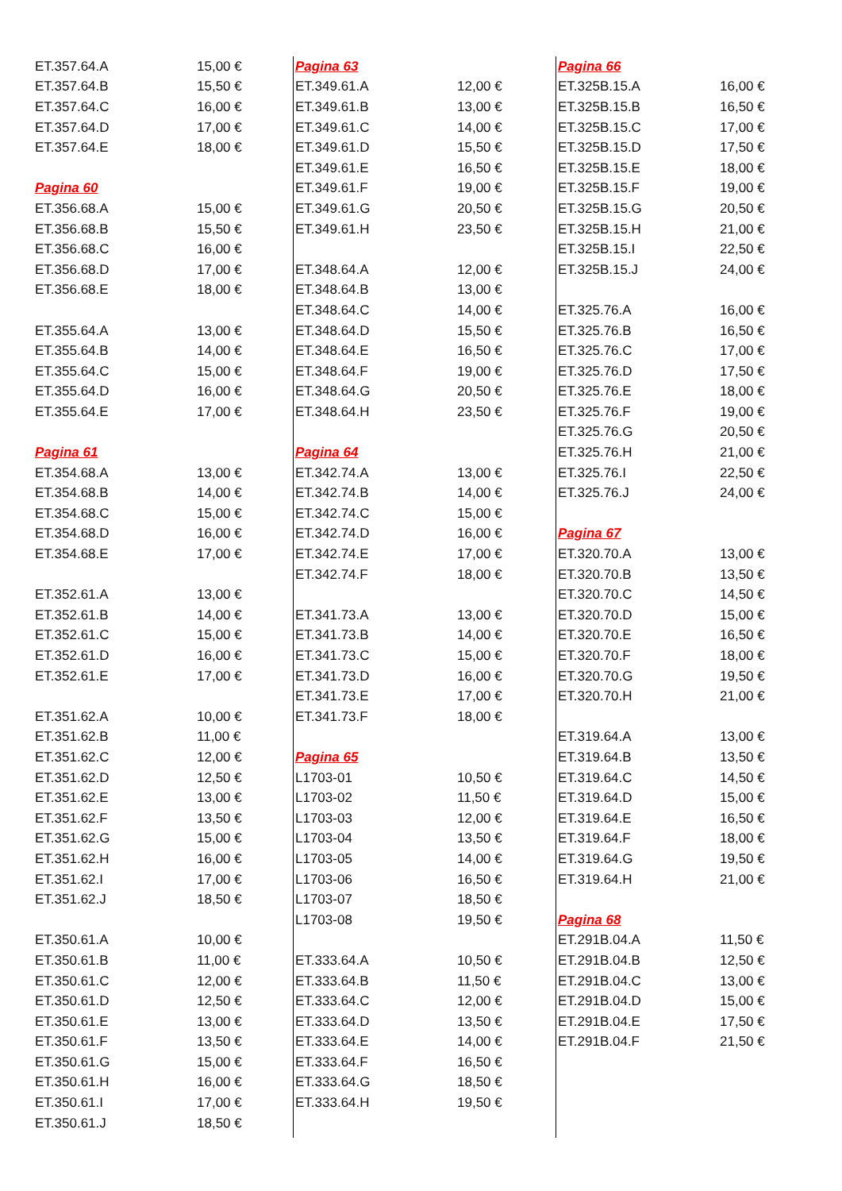| ET.357.64.A | 15,00 € |
| ET.357.64.B | 15,50 € |
| ET.357.64.C | 16,00 € |
| ET.357.64.D | 17,00 € |
| ET.357.64.E | 18,00 € |
| Pagina 60 | |
| ET.356.68.A | 15,00 € |
| ET.356.68.B | 15,50 € |
| ET.356.68.C | 16,00 € |
| ET.356.68.D | 17,00 € |
| ET.356.68.E | 18,00 € |
| ET.355.64.A | 13,00 € |
| ET.355.64.B | 14,00 € |
| ET.355.64.C | 15,00 € |
| ET.355.64.D | 16,00 € |
| ET.355.64.E | 17,00 € |
| Pagina 61 | |
| ET.354.68.A | 13,00 € |
| ET.354.68.B | 14,00 € |
| ET.354.68.C | 15,00 € |
| ET.354.68.D | 16,00 € |
| ET.354.68.E | 17,00 € |
| ET.352.61.A | 13,00 € |
| ET.352.61.B | 14,00 € |
| ET.352.61.C | 15,00 € |
| ET.352.61.D | 16,00 € |
| ET.352.61.E | 17,00 € |
| ET.351.62.A | 10,00 € |
| ET.351.62.B | 11,00 € |
| ET.351.62.C | 12,00 € |
| ET.351.62.D | 12,50 € |
| ET.351.62.E | 13,00 € |
| ET.351.62.F | 13,50 € |
| ET.351.62.G | 15,00 € |
| ET.351.62.H | 16,00 € |
| ET.351.62.I | 17,00 € |
| ET.351.62.J | 18,50 € |
| ET.350.61.A | 10,00 € |
| ET.350.61.B | 11,00 € |
| ET.350.61.C | 12,00 € |
| ET.350.61.D | 12,50 € |
| ET.350.61.E | 13,00 € |
| ET.350.61.F | 13,50 € |
| ET.350.61.G | 15,00 € |
| ET.350.61.H | 16,00 € |
| ET.350.61.I | 17,00 € |
| ET.350.61.J | 18,50 € |
| Pagina 63 | |
| ET.349.61.A | 12,00 € |
| ET.349.61.B | 13,00 € |
| ET.349.61.C | 14,00 € |
| ET.349.61.D | 15,50 € |
| ET.349.61.E | 16,50 € |
| ET.349.61.F | 19,00 € |
| ET.349.61.G | 20,50 € |
| ET.349.61.H | 23,50 € |
| ET.348.64.A | 12,00 € |
| ET.348.64.B | 13,00 € |
| ET.348.64.C | 14,00 € |
| ET.348.64.D | 15,50 € |
| ET.348.64.E | 16,50 € |
| ET.348.64.F | 19,00 € |
| ET.348.64.G | 20,50 € |
| ET.348.64.H | 23,50 € |
| Pagina 64 | |
| ET.342.74.A | 13,00 € |
| ET.342.74.B | 14,00 € |
| ET.342.74.C | 15,00 € |
| ET.342.74.D | 16,00 € |
| ET.342.74.E | 17,00 € |
| ET.342.74.F | 18,00 € |
| ET.341.73.A | 13,00 € |
| ET.341.73.B | 14,00 € |
| ET.341.73.C | 15,00 € |
| ET.341.73.D | 16,00 € |
| ET.341.73.E | 17,00 € |
| ET.341.73.F | 18,00 € |
| Pagina 65 | |
| L1703-01 | 10,50 € |
| L1703-02 | 11,50 € |
| L1703-03 | 12,00 € |
| L1703-04 | 13,50 € |
| L1703-05 | 14,00 € |
| L1703-06 | 16,50 € |
| L1703-07 | 18,50 € |
| L1703-08 | 19,50 € |
| ET.333.64.A | 10,50 € |
| ET.333.64.B | 11,50 € |
| ET.333.64.C | 12,00 € |
| ET.333.64.D | 13,50 € |
| ET.333.64.E | 14,00 € |
| ET.333.64.F | 16,50 € |
| ET.333.64.G | 18,50 € |
| ET.333.64.H | 19,50 € |
| Pagina 66 | |
| ET.325B.15.A | 16,00 € |
| ET.325B.15.B | 16,50 € |
| ET.325B.15.C | 17,00 € |
| ET.325B.15.D | 17,50 € |
| ET.325B.15.E | 18,00 € |
| ET.325B.15.F | 19,00 € |
| ET.325B.15.G | 20,50 € |
| ET.325B.15.H | 21,00 € |
| ET.325B.15.I | 22,50 € |
| ET.325B.15.J | 24,00 € |
| ET.325.76.A | 16,00 € |
| ET.325.76.B | 16,50 € |
| ET.325.76.C | 17,00 € |
| ET.325.76.D | 17,50 € |
| ET.325.76.E | 18,00 € |
| ET.325.76.F | 19,00 € |
| ET.325.76.G | 20,50 € |
| ET.325.76.H | 21,00 € |
| ET.325.76.I | 22,50 € |
| ET.325.76.J | 24,00 € |
| Pagina 67 | |
| ET.320.70.A | 13,00 € |
| ET.320.70.B | 13,50 € |
| ET.320.70.C | 14,50 € |
| ET.320.70.D | 15,00 € |
| ET.320.70.E | 16,50 € |
| ET.320.70.F | 18,00 € |
| ET.320.70.G | 19,50 € |
| ET.320.70.H | 21,00 € |
| ET.319.64.A | 13,00 € |
| ET.319.64.B | 13,50 € |
| ET.319.64.C | 14,50 € |
| ET.319.64.D | 15,00 € |
| ET.319.64.E | 16,50 € |
| ET.319.64.F | 18,00 € |
| ET.319.64.G | 19,50 € |
| ET.319.64.H | 21,00 € |
| Pagina 68 | |
| ET.291B.04.A | 11,50 € |
| ET.291B.04.B | 12,50 € |
| ET.291B.04.C | 13,00 € |
| ET.291B.04.D | 15,00 € |
| ET.291B.04.E | 17,50 € |
| ET.291B.04.F | 21,50 € |